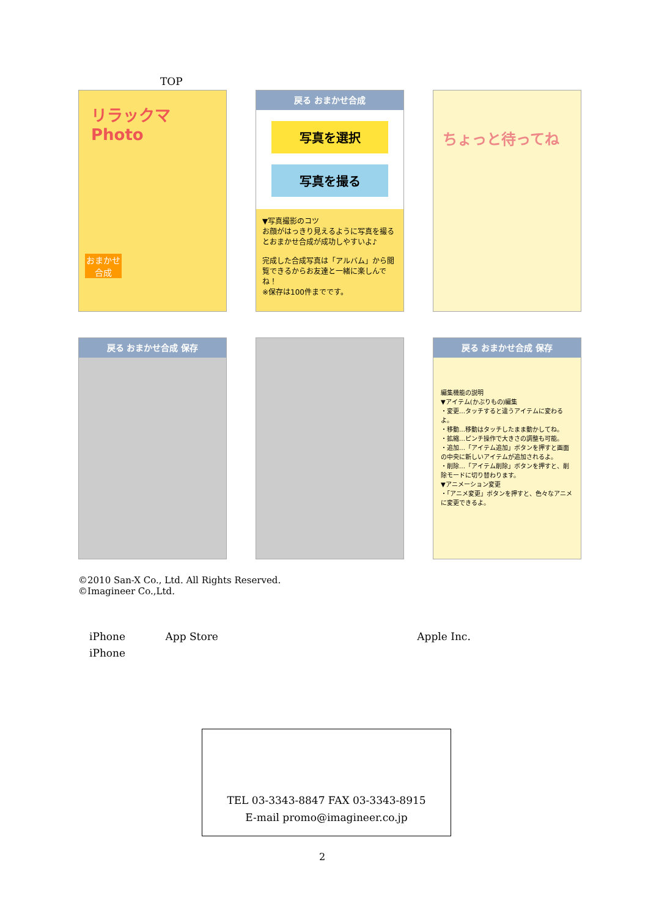TOP
リラックマ Photo
おまかせ合成
戻る おまかせ合成
写真を選択
写真を撮る
▼写真撮影のコツ
お顔がはっきり見えるように写真を撮るとおまかせ合成が成功しやすいよ♪
完成した合成写真は「アルバム」から閲覧できるからお友達と一緒に楽しんでね！
※保存は100件までです。
ちょっと待ってね
戻る おまかせ合成 保存
戻る おまかせ合成 保存
編集機能の説明
▼アイテム(かぶりもの)編集
・変更…タッチすると違うアイテムに変わるよ。
・移動…移動はタッチしたまま動かしてね。
・拡縮…ピンチ操作で大きさの調整も可能。
・追加…「アイテム追加」ボタンを押すと画面の中央に新しいアイテムが追加されるよ。
・削除…「アイテム削除」ボタンを押すと、削除モードに切り替わります。
▼アニメーション変更
・「アニメ変更」ボタンを押すと、色々なアニメに変更できるよ。
©2010 San-X Co., Ltd. All Rights Reserved.
©Imagineer Co.,Ltd.
iPhone App Store Apple Inc.
iPhone
TEL 03-3343-8847 FAX 03-3343-8915
E-mail promo@imagineer.co.jp
2